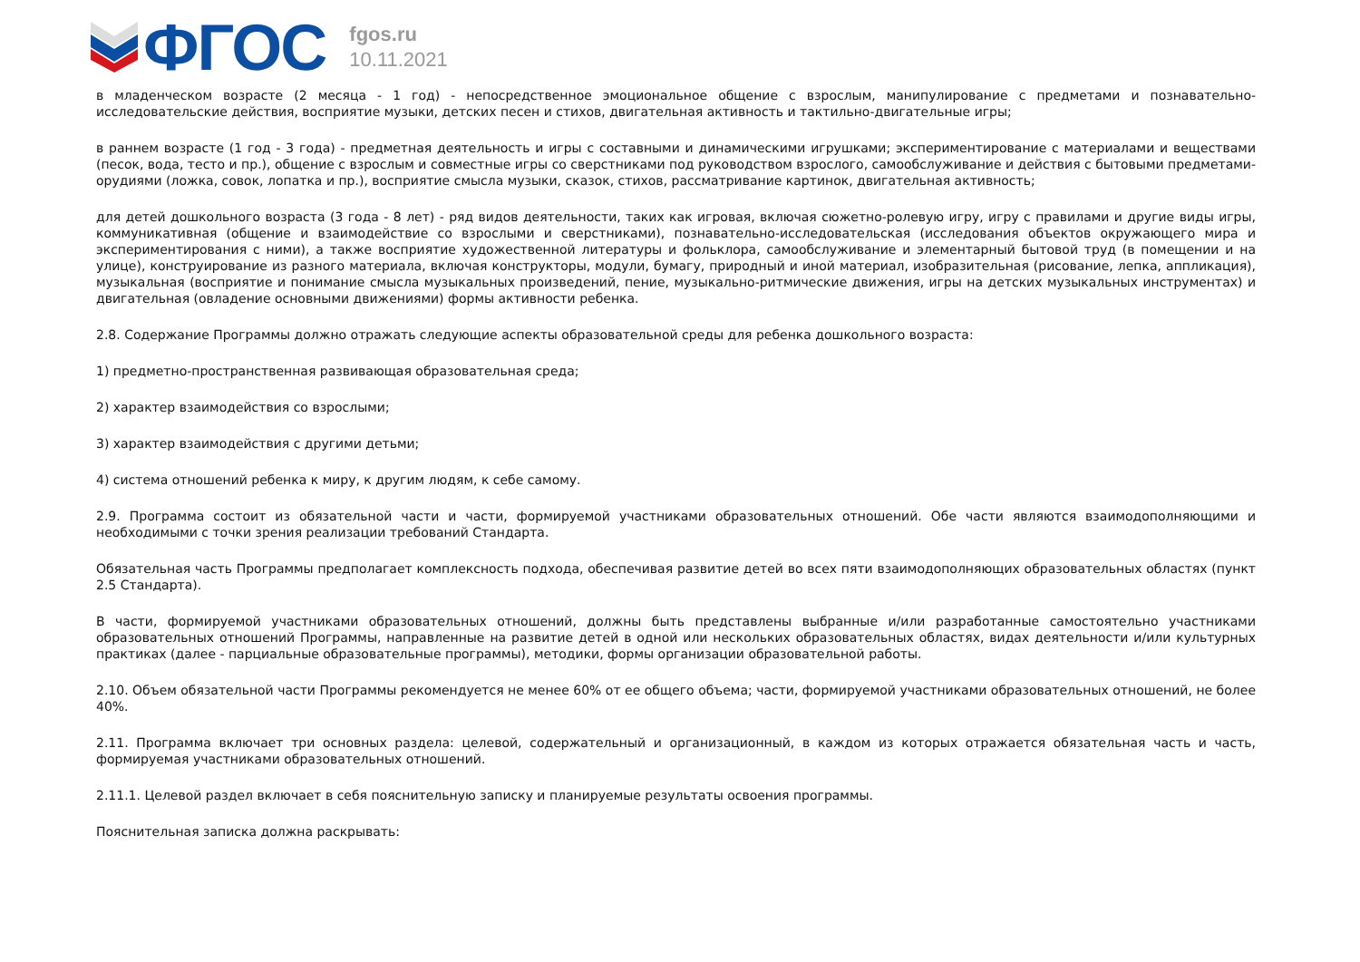ФГОС
fgos.ru
10.11.2021
в младенческом возрасте (2 месяца - 1 год) - непосредственное эмоциональное общение с взрослым, манипулирование с предметами и познавательно-исследовательские действия, восприятие музыки, детских песен и стихов, двигательная активность и тактильно-двигательные игры;
в раннем возрасте (1 год - 3 года) - предметная деятельность и игры с составными и динамическими игрушками; экспериментирование с материалами и веществами (песок, вода, тесто и пр.), общение с взрослым и совместные игры со сверстниками под руководством взрослого, самообслуживание и действия с бытовыми предметами-орудиями (ложка, совок, лопатка и пр.), восприятие смысла музыки, сказок, стихов, рассматривание картинок, двигательная активность;
для детей дошкольного возраста (3 года - 8 лет) - ряд видов деятельности, таких как игровая, включая сюжетно-ролевую игру, игру с правилами и другие виды игры, коммуникативная (общение и взаимодействие со взрослыми и сверстниками), познавательно-исследовательская (исследования объектов окружающего мира и экспериментирования с ними), а также восприятие художественной литературы и фольклора, самообслуживание и элементарный бытовой труд (в помещении и на улице), конструирование из разного материала, включая конструкторы, модули, бумагу, природный и иной материал, изобразительная (рисование, лепка, аппликация), музыкальная (восприятие и понимание смысла музыкальных произведений, пение, музыкально-ритмические движения, игры на детских музыкальных инструментах) и двигательная (овладение основными движениями) формы активности ребенка.
2.8. Содержание Программы должно отражать следующие аспекты образовательной среды для ребенка дошкольного возраста:
1) предметно-пространственная развивающая образовательная среда;
2) характер взаимодействия со взрослыми;
3) характер взаимодействия с другими детьми;
4) система отношений ребенка к миру, к другим людям, к себе самому.
2.9. Программа состоит из обязательной части и части, формируемой участниками образовательных отношений. Обе части являются взаимодополняющими и необходимыми с точки зрения реализации требований Стандарта.
Обязательная часть Программы предполагает комплексность подхода, обеспечивая развитие детей во всех пяти взаимодополняющих образовательных областях (пункт 2.5 Стандарта).
В части, формируемой участниками образовательных отношений, должны быть представлены выбранные и/или разработанные самостоятельно участниками образовательных отношений Программы, направленные на развитие детей в одной или нескольких образовательных областях, видах деятельности и/или культурных практиках (далее - парциальные образовательные программы), методики, формы организации образовательной работы.
2.10. Объем обязательной части Программы рекомендуется не менее 60% от ее общего объема; части, формируемой участниками образовательных отношений, не более 40%.
2.11. Программа включает три основных раздела: целевой, содержательный и организационный, в каждом из которых отражается обязательная часть и часть, формируемая участниками образовательных отношений.
2.11.1. Целевой раздел включает в себя пояснительную записку и планируемые результаты освоения программы.
Пояснительная записка должна раскрывать: